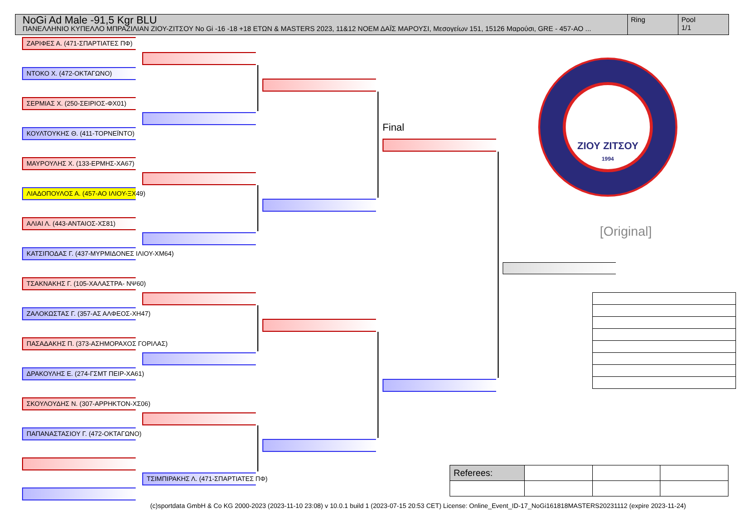NoGi Ad Male -91,5 Kgr BLU
ΠΑΝΕΛΛΗΝΙΟ ΚΥΠΕΛΛΟ ΜΠΡΑΖΙΛΙΑΝ ΖΙΟΥ-ΖΙΤΣΟΥ No Gi -16 -18 +18 ΕΤΩΝ & MASTERS 2023, 11&12 ΝΟΕΜ ΔΑΪΣ ΜΑΡΟΥΣΙ, Μεσογείων 151, 15126 Μαρούσι, GRE - 457-ΑΟ ...
Ring Pool
1/1
ΖΑΡΙΦΕΣ Α. (471-ΣΠΑΡΤΙΑΤΕΣ ΠΦ)
ΝΤΟΚΟ Χ. (472-ΟΚΤΑΓΩΝΟ)
ΣΕΡΜΙΑΣ Χ. (250-ΣΕΙΡΙΟΣ-ΦΧ01)
ΚΟΥΛΤΟΥΚΗΣ Θ. (411-ΤΟΡΝΕΪΝΤΟ)
ΜΑΥΡΟΥΛΗΣ Χ. (133-ΕΡΜΗΣ-ΧΑ67)
ΛΙΑΔΟΠΟΥΛΟΣ Α. (457-ΑΟ ΙΛΙΟΥ-ΞΧ49)
ΑΛΙΑΙ Λ. (443-ΑΝΤΑΙΟΣ-ΧΣ81)
ΚΑΤΣΙΠΟΔΑΣ Γ. (437-ΜΥΡΜΙΔΟΝΕΣ ΙΛΙΟΥ-ΧΜ64)
ΤΣΑΚΝΑΚΗΣ Γ. (105-ΧΑΛΑΣΤΡΑ- ΝΨ60)
ΖΑΛΟΚΩΣΤΑΣ Γ. (357-ΑΣ ΑΛΦΕΟΣ-ΧΗ47)
ΠΑΣΑΔΑΚΗΣ Π. (373-ΑΣΗΜΟΡΑΧΟΣ ΓΟΡΙΛΑΣ)
ΔΡΑΚΟΥΛΗΣ Ε. (274-ΓΣΜΤ ΠΕΙΡ-ΧΑ61)
ΣΚΟΥΛΟΥΔΗΣ Ν. (307-ΑΡΡΗΚΤΟΝ-ΧΣ06)
ΠΑΠΑΝΑΣΤΑΣΙΟΥ Γ. (472-ΟΚΤΑΓΩΝΟ)
ΤΣΙΜΠΙΡΑΚΗΣ Λ. (471-ΣΠΑΡΤΙΑΤΕΣ ΠΦ)
Final
ΖΙΟΥ ΖΙΤΣΟΥ
1994
[Original]
| Referees: | | | |
(c)sportdata GmbH & Co KG 2000-2023 (2023-11-10 23:08) v 10.0.1 build 1 (2023-07-15 20:53 CET) License: Online_Event_ID-17_NoGi161818MASTERS20231112 (expire 2023-11-24)